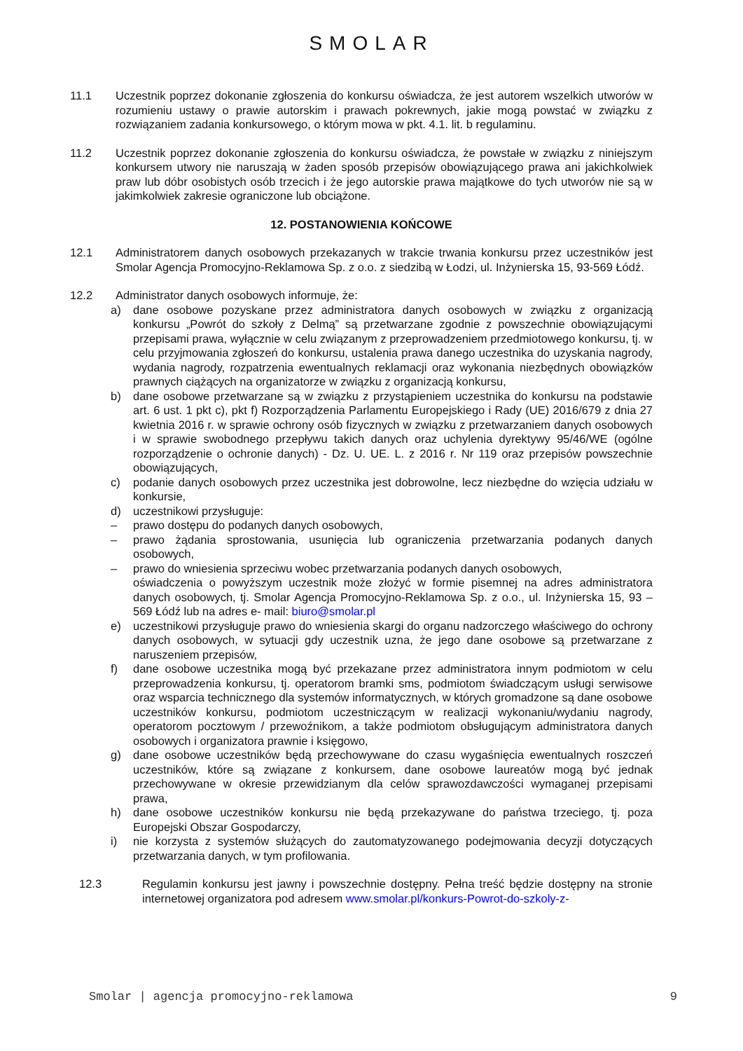SMOLAR
11.1 Uczestnik poprzez dokonanie zgłoszenia do konkursu oświadcza, że jest autorem wszelkich utworów w rozumieniu ustawy o prawie autorskim i prawach pokrewnych, jakie mogą powstać w związku z rozwiązaniem zadania konkursowego, o którym mowa w pkt. 4.1. lit. b regulaminu.
11.2 Uczestnik poprzez dokonanie zgłoszenia do konkursu oświadcza, że powstałe w związku z niniejszym konkursem utwory nie naruszają w żaden sposób przepisów obowiązującego prawa ani jakichkolwiek praw lub dóbr osobistych osób trzecich i że jego autorskie prawa majątkowe do tych utworów nie są w jakimkolwiek zakresie ograniczone lub obciążone.
12. POSTANOWIENIA KOŃCOWE
12.1 Administratorem danych osobowych przekazanych w trakcie trwania konkursu przez uczestników jest Smolar Agencja Promocyjno-Reklamowa Sp. z o.o. z siedzibą w Łodzi, ul. Inżynierska 15, 93-569 Łódź.
12.2 Administrator danych osobowych informuje, że:
a) dane osobowe pozyskane przez administratora danych osobowych w związku z organizacją konkursu „Powrót do szkoły z Delmą” są przetwarzane zgodnie z powszechnie obowiązującymi przepisami prawa, wyłącznie w celu związanym z przeprowadzeniem przedmiotowego konkursu, tj. w celu przyjmowania zgłoszeń do konkursu, ustalenia prawa danego uczestnika do uzyskania nagrody, wydania nagrody, rozpatrzenia ewentualnych reklamacji oraz wykonania niezbędnych obowiązków prawnych ciążących na organizatorze w związku z organizacją konkursu,
b) dane osobowe przetwarzane są w związku z przystąpieniem uczestnika do konkursu na podstawie art. 6 ust. 1 pkt c), pkt f) Rozporządzenia Parlamentu Europejskiego i Rady (UE) 2016/679 z dnia 27 kwietnia 2016 r. w sprawie ochrony osób fizycznych w związku z przetwarzaniem danych osobowych i w sprawie swobodnego przepływu takich danych oraz uchylenia dyrektywy 95/46/WE (ogólne rozporządzenie o ochronie danych) - Dz. U. UE. L. z 2016 r. Nr 119 oraz przepisów powszechnie obowiązujących,
c) podanie danych osobowych przez uczestnika jest dobrowolne, lecz niezbędne do wzięcia udziału w konkursie,
d) uczestnikowi przysługuje:
– prawo dostępu do podanych danych osobowych,
– prawo żądania sprostowania, usunięcia lub ograniczenia przetwarzania podanych danych osobowych,
– prawo do wniesienia sprzeciwu wobec przetwarzania podanych danych osobowych,
oświadczenia o powyższym uczestnik może złożyć w formie pisemnej na adres administratora danych osobowych, tj. Smolar Agencja Promocyjno-Reklamowa Sp. z o.o., ul. Inżynierska 15, 93 – 569 Łódź lub na adres e- mail: biuro@smolar.pl
e) uczestnikowi przysługuje prawo do wniesienia skargi do organu nadzorczego właściwego do ochrony danych osobowych, w sytuacji gdy uczestnik uzna, że jego dane osobowe są przetwarzane z naruszeniem przepisów,
f) dane osobowe uczestnika mogą być przekazane przez administratora innym podmiotom w celu przeprowadzenia konkursu, tj. operatorom bramki sms, podmiotom świadczącym usługi serwisowe oraz wsparcia technicznego dla systemów informatycznych, w których gromadzone są dane osobowe uczestników konkursu, podmiotom uczestniczącym w realizacji wykonaniu/wydaniu nagrody, operatorom pocztowym / przewoźnikom, a także podmiotom obsługującym administratora danych osobowych i organizatora prawnie i księgowo,
g) dane osobowe uczestników będą przechowywane do czasu wygaśnięcia ewentualnych roszczeń uczestników, które są związane z konkursem, dane osobowe laureatów mogą być jednak przechowywane w okresie przewidzianym dla celów sprawozdawczości wymaganej przepisami prawa,
h) dane osobowe uczestników konkursu nie będą przekazywane do państwa trzeciego, tj. poza Europejski Obszar Gospodarczy,
i) nie korzysta z systemów służących do zautomatyzowanego podejmowania decyzji dotyczących przetwarzania danych, w tym profilowania.
12.3 Regulamin konkursu jest jawny i powszechnie dostępny. Pełna treść będzie dostępny na stronie internetowej organizatora pod adresem www.smolar.pl/konkurs-Powrot-do-szkoly-z-
Smolar | agencja promocyjno-reklamowa 9